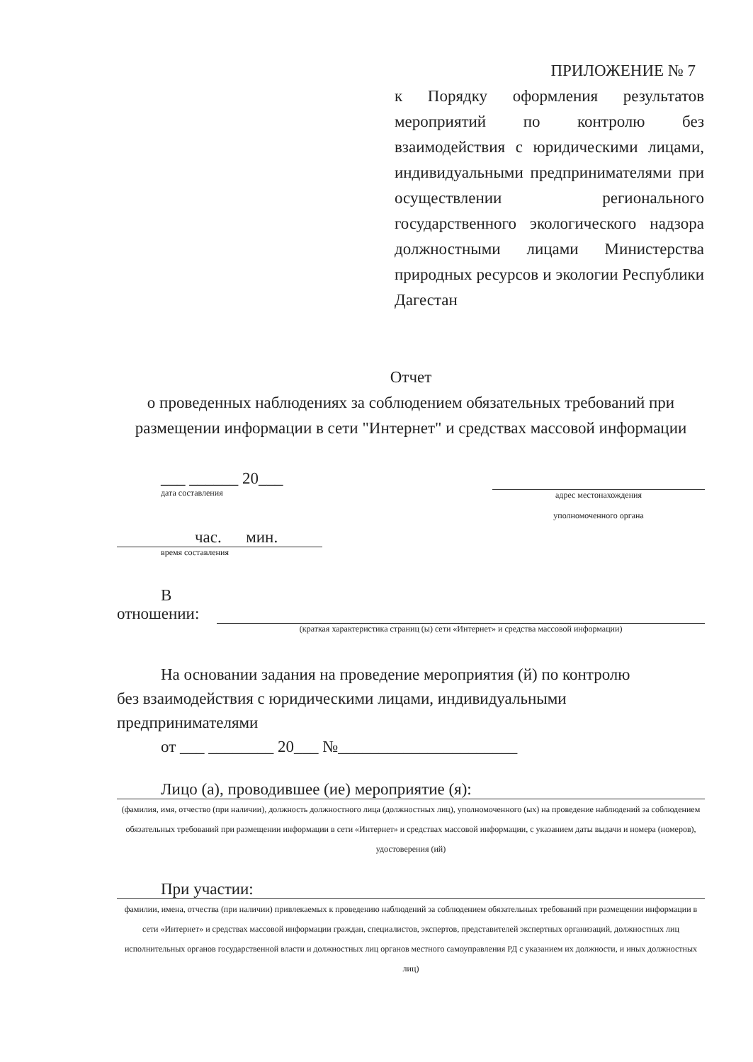ПРИЛОЖЕНИЕ № 7
к Порядку оформления результатов мероприятий по контролю без взаимодействия с юридическими лицами, индивидуальными предпринимателями при осуществлении регионального государственного экологического надзора должностными лицами Министерства природных ресурсов и экологии Республики Дагестан
Отчет
о проведенных наблюдениях за соблюдением обязательных требований при размещении информации в сети "Интернет" и средствах массовой информации
___ ______ 20___
дата составления
адрес местонахождения
уполномоченного органа
час. мин.
время составления
В
отношении:
(краткая характеристика страниц (ы) сети «Интернет» и средства массовой информации)
На основании задания на проведение мероприятия (й) по контролю
без взаимодействия с юридическими лицами, индивидуальными
предпринимателями
от ___ ________ 20___ №______________________
Лицо (а), проводившее (ие) мероприятие (я):
(фамилия, имя, отчество (при наличии), должность должностного лица (должностных лиц), уполномоченного (ых) на проведение наблюдений за соблюдением обязательных требований при размещении информации в сети «Интернет» и средствах массовой информации, с указанием даты выдачи и номера (номеров), удостоверения (ий)
При участии:
фамилии, имена, отчества (при наличии) привлекаемых к проведению наблюдений за соблюдением обязательных требований при размещении информации в сети «Интернет» и средствах массовой информации граждан, специалистов, экспертов, представителей экспертных организаций, должностных лиц исполнительных органов государственной власти и должностных лиц органов местного самоуправления РД с указанием их должности, и иных должностных лиц)